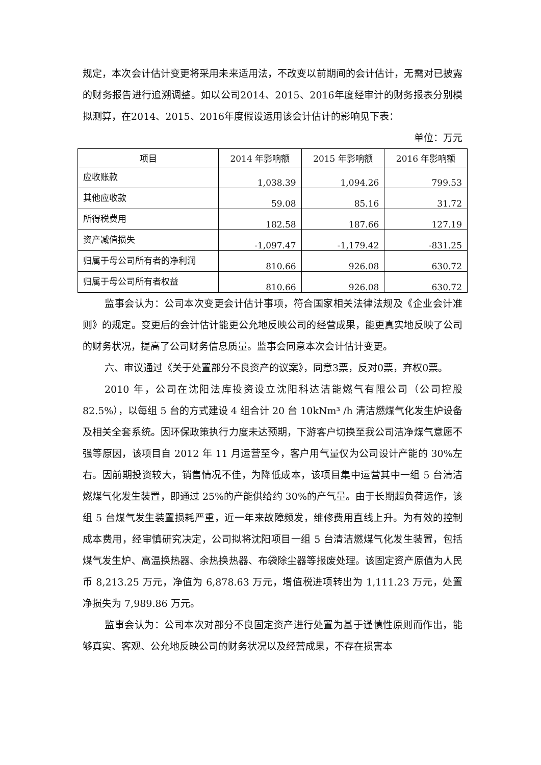规定，本次会计估计变更将采用未来适用法，不改变以前期间的会计估计，无需对已披露的财务报告进行追溯调整。如以公司2014、2015、2016年度经审计的财务报表分别模拟测算，在2014、2015、2016年度假设运用该会计估计的影响见下表：
单位：万元
| 项目 | 2014 年影响额 | 2015 年影响额 | 2016 年影响额 |
| --- | --- | --- | --- |
| 应收账款 | 1,038.39 | 1,094.26 | 799.53 |
| 其他应收款 | 59.08 | 85.16 | 31.72 |
| 所得税费用 | 182.58 | 187.66 | 127.19 |
| 资产减值损失 | -1,097.47 | -1,179.42 | -831.25 |
| 归属于母公司所有者的净利润 | 810.66 | 926.08 | 630.72 |
| 归属于母公司所有者权益 | 810.66 | 926.08 | 630.72 |
监事会认为：公司本次变更会计估计事项，符合国家相关法律法规及《企业会计准则》的规定。变更后的会计估计能更公允地反映公司的经营成果，能更真实地反映了公司的财务状况，提高了公司财务信息质量。监事会同意本次会计估计变更。
六、审议通过《关于处置部分不良资产的议案》，同意3票，反对0票，弃权0票。
2010 年，公司在沈阳法库投资设立沈阳科达洁能燃气有限公司（公司控股82.5%），以每组 5 台的方式建设 4 组合计 20 台 10kNm³ /h 清洁燃煤气化发生炉设备及相关全套系统。因环保政策执行力度未达预期，下游客户切换至我公司洁净煤气意愿不强等原因，该项目自 2012 年 11 月运营至今，客户用气量仅为公司设计产能的 30%左右。因前期投资较大，销售情况不佳，为降低成本，该项目集中运营其中一组 5 台清洁燃煤气化发生装置，即通过 25%的产能供给约 30%的产气量。由于长期超负荷运作，该组 5 台煤气发生装置损耗严重，近一年来故障频发，维修费用直线上升。为有效的控制成本费用，经审慎研究决定，公司拟将沈阳项目一组 5 台清洁燃煤气化发生装置，包括煤气发生炉、高温换热器、余热换热器、布袋除尘器等报废处理。该固定资产原值为人民币 8,213.25 万元，净值为 6,878.63 万元，增值税进项转出为 1,111.23 万元，处置净损失为 7,989.86 万元。
监事会认为：公司本次对部分不良固定资产进行处置为基于谨慎性原则而作出，能够真实、客观、公允地反映公司的财务状况以及经营成果，不存在损害本